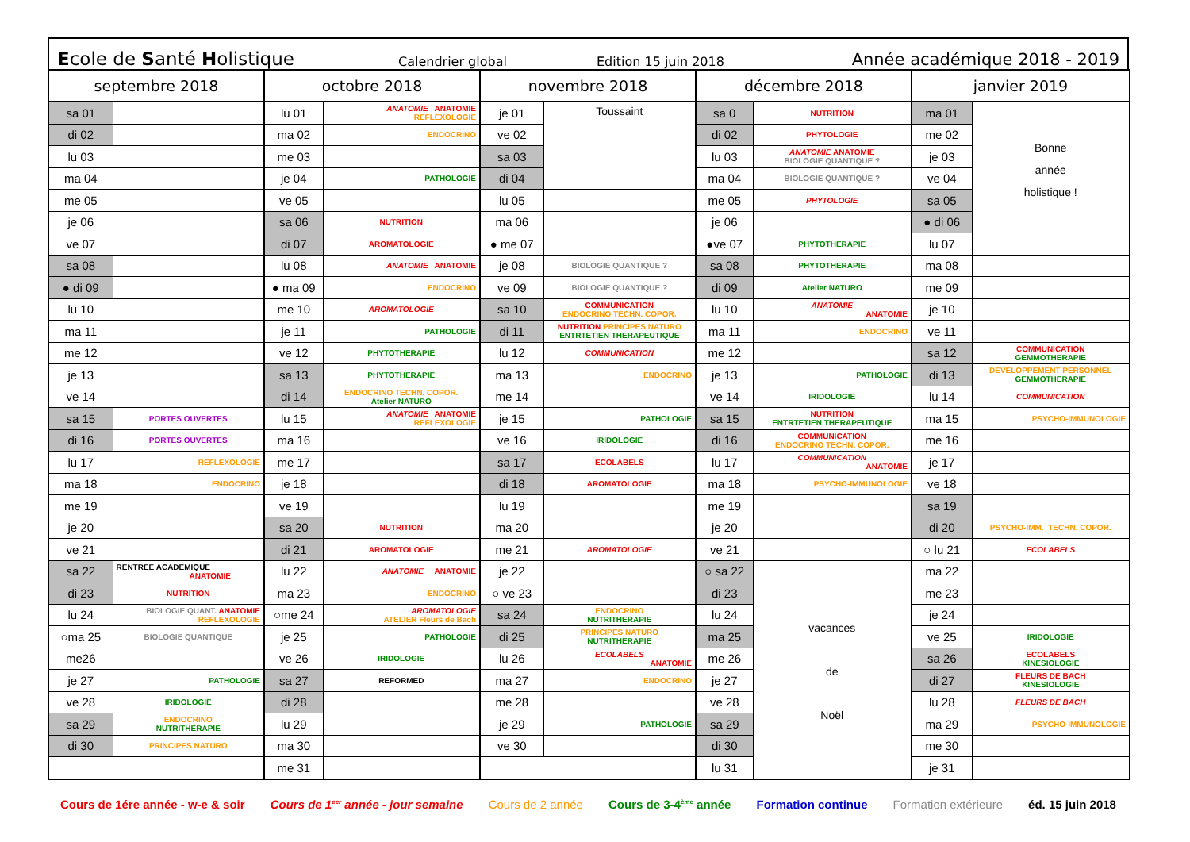Ecole de Santé Holistique Calendrier global Edition 15 juin 2018 Année académique 2018 - 2019
| septembre 2018 | | octobre 2018 | | novembre 2018 | | décembre 2018 | | janvier 2019 | |
| --- | --- | --- | --- | --- | --- | --- | --- | --- | --- |
| sa 01 | | lu 01 | ANATOMIE ANATOMIE REFLEXOLOGIE | je 01 | Toussaint | sa 0 | NUTRITION | ma 01 | Bonne année holistique ! |
| di 02 | | ma 02 | ENDOCRINO | ve 02 | | di 02 | PHYTOLOGIE | me 02 | |
| lu 03 | | me 03 | | sa 03 | | lu 03 | ANATOMIE ANATOMIE BIOLOGIE QUANTIQUE ? | je 03 | |
| ma 04 | | je 04 | PATHOLOGIE | di 04 | | ma 04 | BIOLOGIE QUANTIQUE ? | ve 04 | |
| me 05 | | ve 05 | | lu 05 | | me 05 | PHYTOLOGIE | sa 05 | |
| je 06 | | sa 06 | NUTRITION | ma 06 | | je 06 | | ● di 06 | |
| ve 07 | | di 07 | AROMATOLOGIE | ● me 07 | | ●ve 07 | PHYTOTHERAPIE | lu 07 | |
| sa 08 | | lu 08 | ANATOMIE ANATOMIE | je 08 | BIOLOGIE QUANTIQUE ? | sa 08 | PHYTOTHERAPIE | ma 08 | |
| ● di 09 | | ● ma 09 | ENDOCRINO | ve 09 | BIOLOGIE QUANTIQUE ? | di 09 | Atelier NATURO | me 09 | |
| lu 10 | | me 10 | AROMATOLOGIE | sa 10 | COMMUNICATION ENDOCRINO TECHN. COPOR. | lu 10 | ANATOMIE ANATOMIE | je 10 | |
| ma 11 | | je 11 | PATHOLOGIE | di 11 | NUTRITION PRINCIPES NATURO ENTRTETIEN THERAPEUTIQUE | ma 11 | ENDOCRINO | ve 11 | |
| me 12 | | ve 12 | PHYTOTHERAPIE | lu 12 | COMMUNICATION | me 12 | | sa 12 | COMMUNICATION GEMMOTHERAPIE |
| je 13 | | sa 13 | PHYTOTHERAPIE | ma 13 | ENDOCRINO | je 13 | PATHOLOGIE | di 13 | DEVELOPPEMENT PERSONNEL GEMMOTHERAPIE |
| ve 14 | | di 14 | ENDOCRINO TECHN. COPOR. Atelier NATURO | me 14 | | ve 14 | IRIDOLOGIE | lu 14 | COMMUNICATION |
| sa 15 | PORTES OUVERTES | lu 15 | ANATOMIE ANATOMIE REFLEXOLOGIE | je 15 | PATHOLOGIE | sa 15 | NUTRITION ENTRTETIEN THERAPEUTIQUE | ma 15 | PSYCHO-IMMUNOLOGIE |
| di 16 | PORTES OUVERTES | ma 16 | | ve 16 | IRIDOLOGIE | di 16 | COMMUNICATION ENDOCRINO TECHN. COPOR. | me 16 | |
| lu 17 | REFLEXOLOGIE | me 17 | | sa 17 | ECOLABELS | lu 17 | COMMUNICATION ANATOMIE | je 17 | |
| ma 18 | ENDOCRINO | je 18 | | di 18 | AROMATOLOGIE | ma 18 | PSYCHO-IMMUNOLOGIE | ve 18 | |
| me 19 | | ve 19 | | lu 19 | | me 19 | | sa 19 | |
| je 20 | | sa 20 | NUTRITION | ma 20 | | je 20 | | di 20 | PSYCHO-IMM. TECHN. COPOR. |
| ve 21 | | di 21 | AROMATOLOGIE | me 21 | AROMATOLOGIE | ve 21 | | ○ lu 21 | ECOLABELS |
| sa 22 | RENTREE ACADEMIQUE ANATOMIE | lu 22 | ANATOMIE ANATOMIE | je 22 | | ○ sa 22 | vacances de Noël | ma 22 | |
| di 23 | NUTRITION | ma 23 | ENDOCRINO | ○ ve 23 | | di 23 | | me 23 | |
| lu 24 | BIOLOGIE QUANT. ANATOMIE REFLEXOLOGIE | ○me 24 | AROMATOLOGIE ATELIER Fleurs de Bach | sa 24 | ENDOCRINO NUTRITHERAPIE | lu 24 | | je 24 | |
| ○ma 25 | BIOLOGIE QUANTIQUE | je 25 | PATHOLOGIE | di 25 | PRINCIPES NATURO NUTRITHERAPIE | ma 25 | | ve 25 | IRIDOLOGIE |
| me26 | | ve 26 | IRIDOLOGIE | lu 26 | ECOLABELS ANATOMIE | me 26 | | sa 26 | ECOLABELS KINESIOLOGIE |
| je 27 | PATHOLOGIE | sa 27 | REFORMED | ma 27 | ENDOCRINO | je 27 | | di 27 | FLEURS DE BACH KINESIOLOGIE |
| ve 28 | IRIDOLOGIE | di 28 | | me 28 | | ve 28 | | lu 28 | FLEURS DE BACH |
| sa 29 | ENDOCRINO NUTRITHERAPIE | lu 29 | | je 29 | PATHOLOGIE | sa 29 | | ma 29 | PSYCHO-IMMUNOLOGIE |
| di 30 | PRINCIPES NATURO | ma 30 | | ve 30 | | di 30 | | me 30 | |
| | | me 31 | | | | lu 31 | | je 31 | |
Cours de 1ére année - w-e & soir Cours de 1<sup>eer</sup> année - jour semaine Cours de 2 année Cours de 3-4<sup>ème</sup> année Formation continue Formation extérieure éd. 15 juin 2018